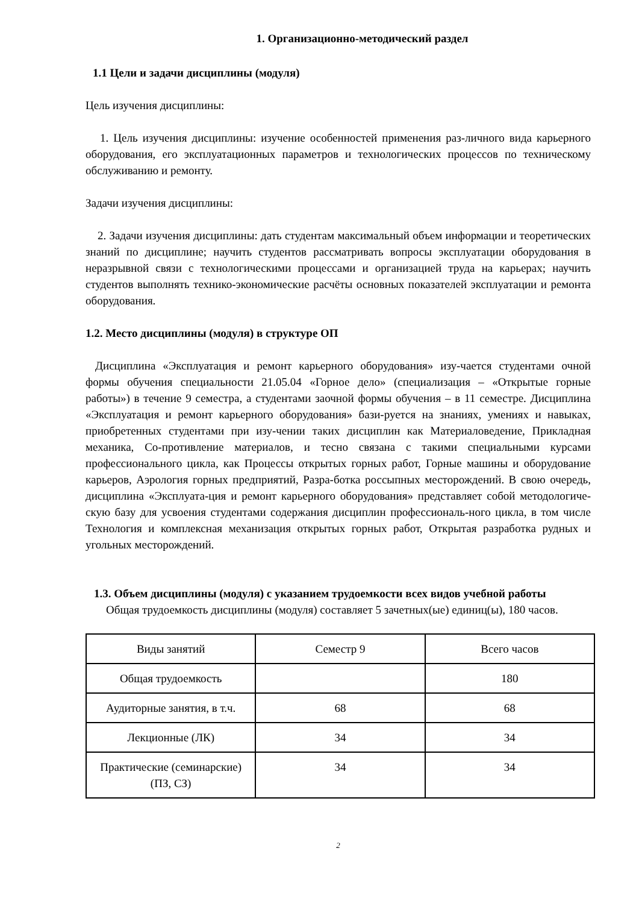1. Организационно-методический раздел
1.1 Цели и задачи дисциплины (модуля)
Цель изучения дисциплины:
1. Цель изучения дисциплины: изучение особенностей применения раз-личного вида карьерного оборудования, его эксплуатационных параметров и технологических процессов по техническому обслуживанию и ремонту.
Задачи изучения дисциплины:
2. Задачи изучения дисциплины: дать студентам максимальный объем информации и теоретических знаний по дисциплине; научить студентов рассматривать вопросы эксплуатации оборудования в неразрывной связи с технологическими процессами и организацией труда на карьерах; научить студентов выполнять технико-экономические расчёты основных показателей эксплуатации и ремонта оборудования.
1.2. Место дисциплины (модуля) в структуре ОП
Дисциплина «Эксплуатация и ремонт карьерного оборудования» изу-чается студентами очной формы обучения специальности 21.05.04 «Горное дело» (специализация – «Открытые горные работы») в течение 9 семестра, а студентами заочной формы обучения – в 11 семестре. Дисциплина «Эксплуатация и ремонт карьерного оборудования» бази-руется на знаниях, умениях и навыках, приобретенных студентами при изу-чении таких дисциплин как Материаловедение, Прикладная механика, Со-противление материалов, и тесно связана с такими специальными курсами профессионального цикла, как Процессы открытых горных работ, Горные машины и оборудование карьеров, Аэрология горных предприятий, Разра-ботка россыпных месторождений. В свою очередь, дисциплина «Эксплуата-ция и ремонт карьерного оборудования» представляет собой методологиче-скую базу для усвоения студентами содержания дисциплин профессиональ-ного цикла, в том числе Технология и комплексная механизация открытых горных работ, Открытая разработка рудных и угольных месторождений.
1.3. Объем дисциплины (модуля) с указанием трудоемкости всех видов учебной работы
Общая трудоемкость дисциплины (модуля) составляет 5 зачетных(ые) единиц(ы), 180 часов.
| Виды занятий | Семестр 9 | Всего часов |
| Общая трудоемкость | | 180 |
| Аудиторные занятия, в т.ч. | 68 | 68 |
| Лекционные (ЛК) | 34 | 34 |
| Практические (семинарские) (ПЗ, СЗ) | 34 | 34 |
2